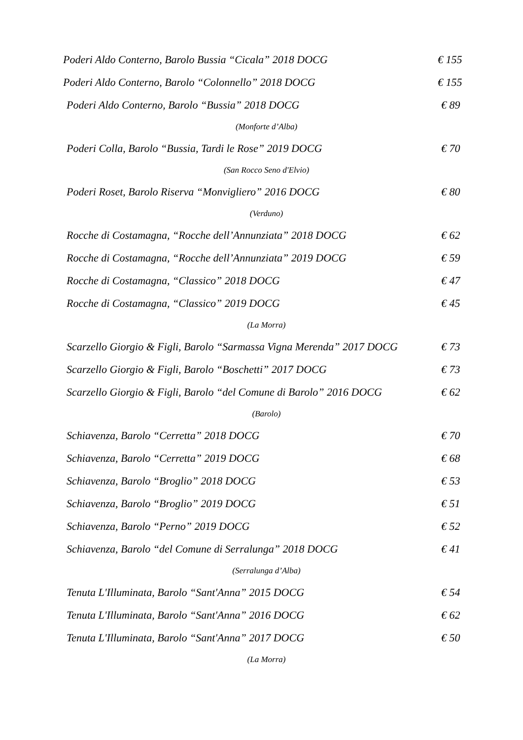Poderi Aldo Conterno, Barolo Bussia “Cicala” 2018 DOCG € 155
Poderi Aldo Conterno, Barolo “Colonnello” 2018 DOCG € 155
Poderi Aldo Conterno, Barolo “Bussia” 2018 DOCG € 89
(Monforte d’Alba)
Poderi Colla, Barolo “Bussia, Tardi le Rose” 2019 DOCG € 70
(San Rocco Seno d'Elvio)
Poderi Roset, Barolo Riserva “Monvigliero” 2016 DOCG € 80
(Verduno)
Rocche di Costamagna, “Rocche dell’Annunziata” 2018 DOCG € 62
Rocche di Costamagna, “Rocche dell’Annunziata” 2019 DOCG € 59
Rocche di Costamagna, “Classico” 2018 DOCG € 47
Rocche di Costamagna, “Classico” 2019 DOCG € 45
(La Morra)
Scarzello Giorgio & Figli, Barolo “Sarmassa Vigna Merenda” 2017 DOCG € 73
Scarzello Giorgio & Figli, Barolo “Boschetti” 2017 DOCG € 73
Scarzello Giorgio & Figli, Barolo “del Comune di Barolo” 2016 DOCG € 62
(Barolo)
Schiavenza, Barolo “Cerretta” 2018 DOCG € 70
Schiavenza, Barolo “Cerretta” 2019 DOCG € 68
Schiavenza, Barolo “Broglio” 2018 DOCG € 53
Schiavenza, Barolo “Broglio” 2019 DOCG € 51
Schiavenza, Barolo “Perno” 2019 DOCG € 52
Schiavenza, Barolo “del Comune di Serralunga” 2018 DOCG € 41
(Serralunga d’Alba)
Tenuta L'Illuminata, Barolo “Sant'Anna” 2015 DOCG € 54
Tenuta L'Illuminata, Barolo “Sant'Anna” 2016 DOCG € 62
Tenuta L'Illuminata, Barolo “Sant'Anna” 2017 DOCG € 50
(La Morra)